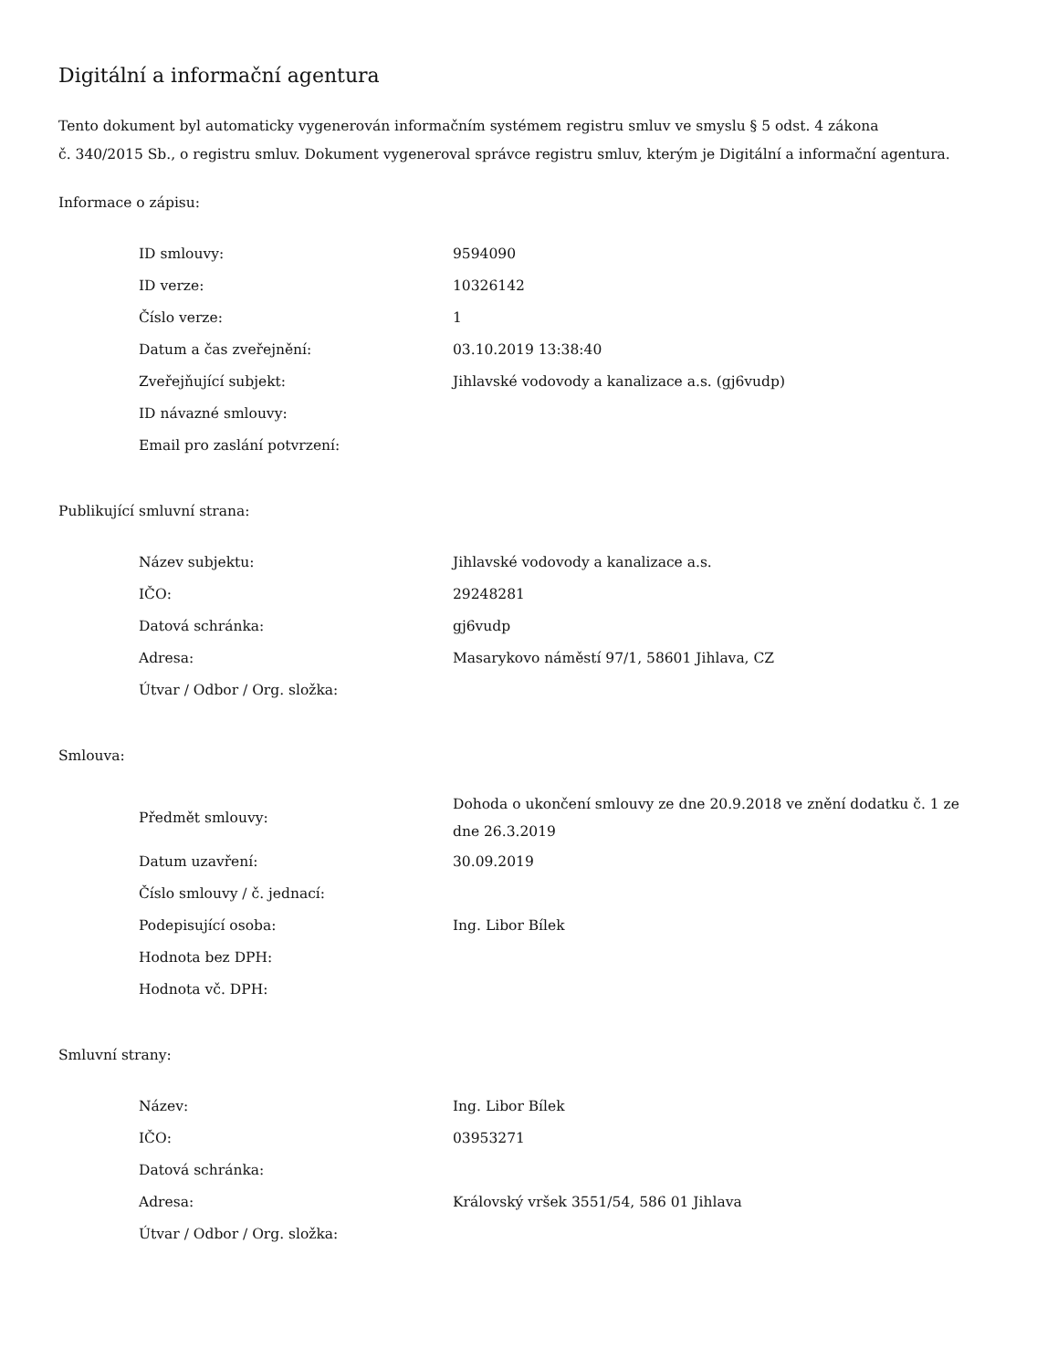Digitální a informační agentura
Tento dokument byl automaticky vygenerován informačním systémem registru smluv ve smyslu § 5 odst. 4 zákona
č. 340/2015 Sb., o registru smluv. Dokument vygeneroval správce registru smluv, kterým je Digitální a informační agentura.
Informace o zápisu:
| ID smlouvy: | 9594090 |
| ID verze: | 10326142 |
| Číslo verze: | 1 |
| Datum a čas zveřejnění: | 03.10.2019 13:38:40 |
| Zveřejňující subjekt: | Jihlavské vodovody a kanalizace a.s. (gj6vudp) |
| ID návazné smlouvy: | |
| Email pro zaslání potvrzení: | |
Publikující smluvní strana:
| Název subjektu: | Jihlavské vodovody a kanalizace a.s. |
| IČO: | 29248281 |
| Datová schránka: | gj6vudp |
| Adresa: | Masarykovo náměstí 97/1, 58601 Jihlava, CZ |
| Útvar / Odbor / Org. složka: | |
Smlouva:
| Předmět smlouvy: | Dohoda o ukončení smlouvy ze dne 20.9.2018 ve znění dodatku č. 1 ze dne 26.3.2019 |
| Datum uzavření: | 30.09.2019 |
| Číslo smlouvy / č. jednací: | |
| Podepisující osoba: | Ing. Libor Bílek |
| Hodnota bez DPH: | |
| Hodnota vč. DPH: | |
Smluvní strany:
| Název: | Ing. Libor Bílek |
| IČO: | 03953271 |
| Datová schránka: | |
| Adresa: | Královský vršek 3551/54, 586 01 Jihlava |
| Útvar / Odbor / Org. složka: | |